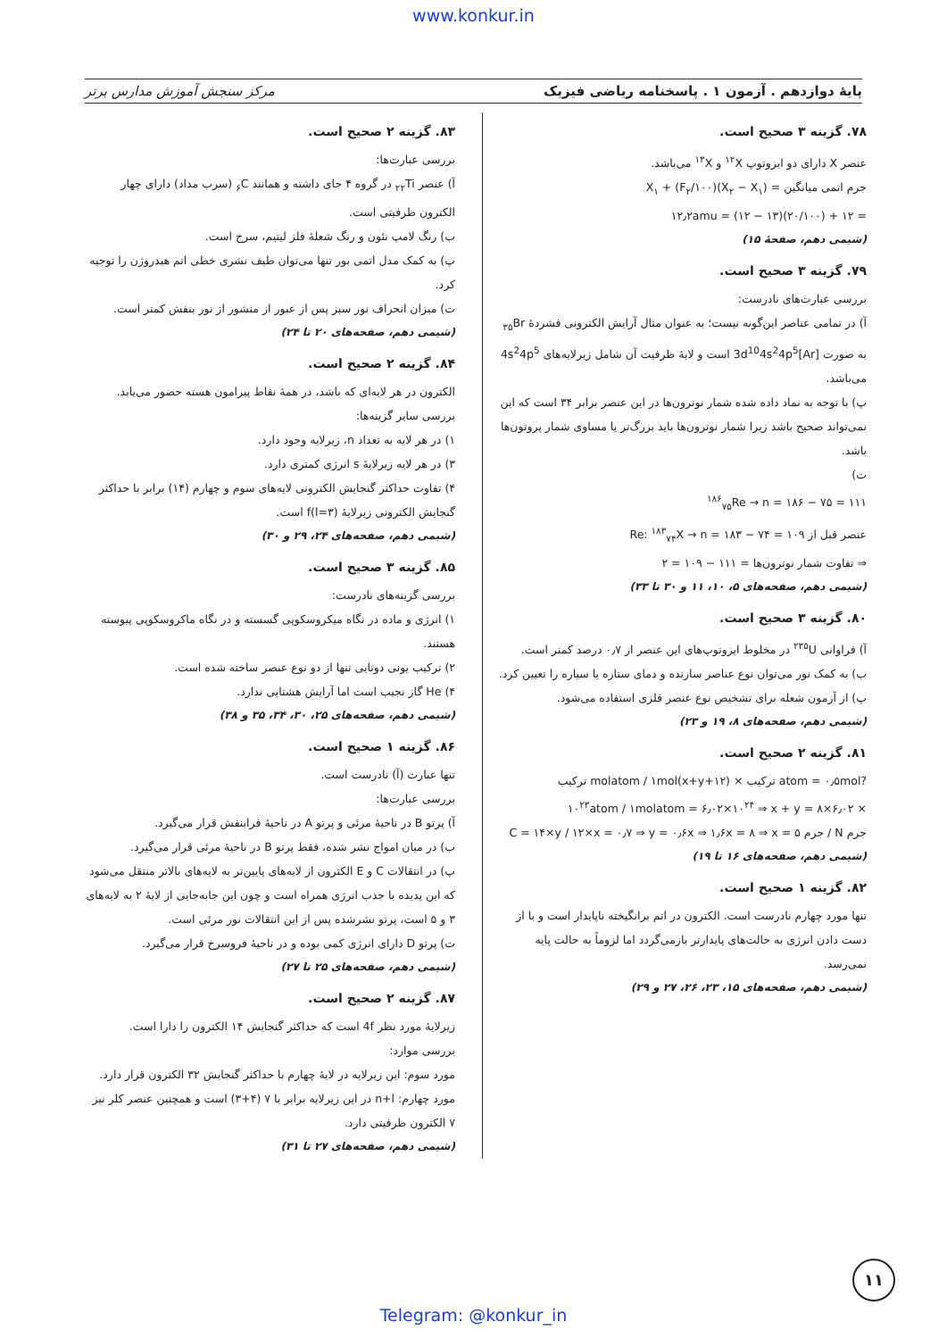www.konkur.in
پایهٔ دوازدهم . آزمون ۱ . پاسخنامه ریاضی فیزیک مرکز سنجش آموزش مدارس برتر
۷۸. گزینه ۳ صحیح است.
عنصر X دارای دو ایزوتوپ <sup>۱۲</sup>X و <sup>۱۳</sup>X می‌باشد.
جرم اتمی میانگین = X<sub>۱</sub> + (F<sub>۲</sub>/۱۰۰)(X<sub>۲</sub> − X<sub>۱</sub>)
= ۱۲ + (۲۰/۱۰۰)(۱۳ − ۱۲) = ۱۲٫۲amu
(شیمی دهم، صفحهٔ ۱۵)
۷۹. گزینه ۳ صحیح است.
بررسی عبارت‌های نادرست:
آ) در تمامی عناصر این‌گونه نیست؛ به عنوان مثال آرایش الکترونی فشردهٔ <sub>۳۵</sub>Br به صورت [Ar]3d<sup>10</sup>4s<sup>2</sup>4p<sup>5</sup> است و لایهٔ ظرفیت آن شامل زیرلایه‌های 4s<sup>2</sup>4p<sup>5</sup> می‌باشد.
پ) با توجه به نماد داده شده شمار نوترون‌ها در این عنصر برابر ۳۴ است که این نمی‌تواند صحیح باشد زیرا شمار نوترون‌ها باید بزرگ‌تر یا مساوی شمار پروتون‌ها باشد.
ت)
<sup>۱۸۶</sup> <sub>۷۵</sub>Re → n = ۱۸۶ − ۷۵ = ۱۱۱
عنصر قبل از Re: <sup>۱۸۳</sup><sub>۷۴</sub>X → n = ۱۸۳ − ۷۴ = ۱۰۹
⇒ تفاوت شمار نوترون‌ها = ۱۱۱ − ۱۰۹ = ۲
(شیمی دهم، صفحه‌های ۵، ۱۰، ۱۱ و ۳۰ تا ۳۳)
۸۰. گزینه ۳ صحیح است.
آ) فراوانی <sup>۲۳۵</sup>U در مخلوط ایزوتوپ‌های این عنصر از ۰٫۷ درصد کمتر است.
ب) به کمک نور می‌توان نوع عناصر سازنده و دمای ستاره یا سیاره را تعیین کرد.
پ) از آزمون شعله برای تشخیص نوع عنصر فلزی استفاده می‌شود.
(شیمی دهم، صفحه‌های ۸، ۱۹ و ۲۳)
۸۱. گزینه ۲ صحیح است.
?atom = ۰٫۵mol ترکیب × (x+y+۱۲)molatom / ۱mol ترکیب
× ۶٫۰۲×۱۰<sup>۲۳</sup>atom / ۱molatom = ۶٫۰۲×۱۰<sup>۲۴</sup> ⇒ x + y = ۸
جرم N / جرم C = ۱۴×y / ۱۲×x = ۰٫۷ ⇒ y = ۰٫۶x ⇒ ۱٫۶x = ۸ ⇒ x = ۵
(شیمی دهم، صفحه‌های ۱۶ تا ۱۹)
۸۲. گزینه ۱ صحیح است.
تنها مورد چهارم نادرست است. الکترون در اتم برانگیخته ناپایدار است و با از دست دادن انرژی به حالت‌های پایدارتر بازمی‌گردد اما لزوماً به حالت پایه نمی‌رسد.
(شیمی دهم، صفحه‌های ۱۵، ۲۳، ۲۶، ۲۷ و ۲۹)
۸۳. گزینه ۲ صحیح است.
بررسی عبارت‌ها:
آ) عنصر <sub>۲۲</sub>Ti در گروه ۴ جای داشته و همانند <sub>۶</sub>C (سرب مداد) دارای چهار الکترون ظرفیتی است.
ب) رنگ لامپ نئون و رنگ شعلهٔ فلز لیتیم، سرخ است.
پ) به کمک مدل اتمی بور تنها می‌توان طیف نشری خطی اتم هیدروژن را توجیه کرد.
ت) میزان انحراف نور سبز پس از عبور از منشور از نور بنفش کمتر است.
(شیمی دهم، صفحه‌های ۲۰ تا ۲۴)
۸۴. گزینه ۲ صحیح است.
الکترون در هر لایه‌ای که باشد، در همهٔ نقاط پیرامون هسته حضور می‌یابد.
بررسی سایر گزینه‌ها:
۱) در هر لایه به تعداد n، زیرلایه وجود دارد.
۳) در هر لایه زیرلایهٔ s انرژی کمتری دارد.
۴) تفاوت حداکثر گنجایش الکترونی لایه‌های سوم و چهارم (۱۴) برابر با حداکثر گنجایش الکترونی زیرلایهٔ (l=۳)f است.
(شیمی دهم، صفحه‌های ۲۴، ۲۹ و ۳۰)
۸۵. گزینه ۳ صحیح است.
بررسی گزینه‌های نادرست:
۱) انرژی و ماده در نگاه میکروسکوپی گسسته و در نگاه ماکروسکوپی پیوسته هستند.
۲) ترکیب یونی دوتایی تنها از دو نوع عنصر ساخته شده است.
۴) He گاز نجیب است اما آرایش هشتایی ندارد.
(شیمی دهم، صفحه‌های ۲۵، ۳۰، ۳۴، ۳۵ و ۳۸)
۸۶. گزینه ۱ صحیح است.
تنها عبارت (آ) نادرست است.
بررسی عبارت‌ها:
آ) پرتو B در ناحیهٔ مرئی و پرتو A در ناحیهٔ فرابنفش قرار می‌گیرد.
ب) در میان امواج نشر شده، فقط پرتو B در ناحیهٔ مرئی قرار می‌گیرد.
پ) در انتقالات C و E الکترون از لایه‌های پایین‌تر به لایه‌های بالاتر منتقل می‌شود که این پدیده با جذب انرژی همراه است و چون این جابه‌جایی از لایهٔ ۲ به لایه‌های ۳ و ۵ است، پرتو نشرشده پس از این انتقالات نور مرئی است.
ت) پرتو D دارای انرژی کمی بوده و در ناحیهٔ فروسرخ قرار می‌گیرد.
(شیمی دهم، صفحه‌های ۲۵ تا ۲۷)
۸۷. گزینه ۲ صحیح است.
زیرلایهٔ مورد نظر 4f است که حداکثر گنجایش ۱۴ الکترون را دارا است.
بررسی موارد:
مورد سوم: این زیرلایه در لایهٔ چهارم با حداکثر گنجایش ۳۲ الکترون قرار دارد.
مورد چهارم: n+l در این زیرلایه برابر با ۷ (۴+۳) است و همچنین عنصر کلر نیز ۷ الکترون ظرفیتی دارد.
(شیمی دهم، صفحه‌های ۲۷ تا ۳۱)
۱۱
Telegram: @konkur_in